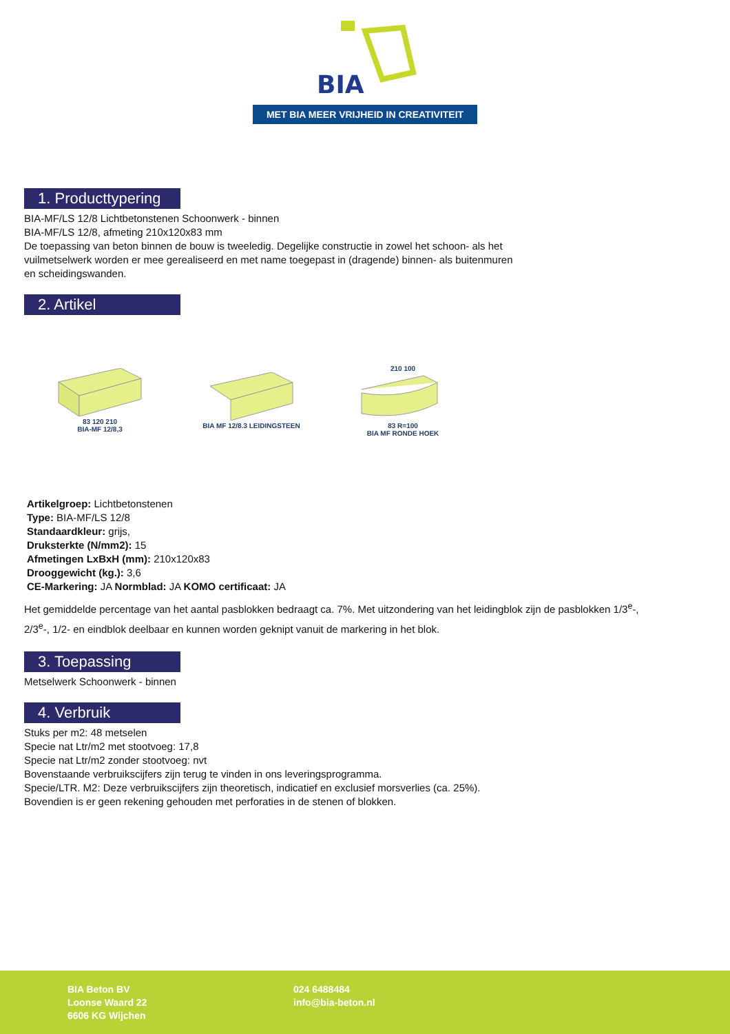BIA
MET BIA MEER VRIJHEID IN CREATIVITEIT
1. Producttypering
BIA-MF/LS 12/8 Lichtbetonstenen Schoonwerk - binnen
BIA-MF/LS 12/8, afmeting 210x120x83 mm
De toepassing van beton binnen de bouw is tweeledig. Degelijke constructie in zowel het schoon- als het
vuilmetselwerk worden er mee gerealiseerd en met name toegepast in (dragende) binnen- als buitenmuren
en scheidingswanden.
2. Artikel
83 120 210
BIA-MF 12/8,3
BIA MF 12/8.3 LEIDINGSTEEN
210 100
83 R=100
BIA MF RONDE HOEK
Artikelgroep: Lichtbetonstenen
Type: BIA-MF/LS 12/8
Standaardkleur: grijs,
Druksterkte (N/mm2): 15
Afmetingen LxBxH (mm): 210x120x83
Drooggewicht (kg.): 3,6
CE-Markering: JA Normblad: JA KOMO certificaat: JA
Het gemiddelde percentage van het aantal pasblokken bedraagt ca. 7%. Met uitzondering van het leidingblok zijn de pasblokken 1/3<sup>e</sup>-,
2/3<sup>e</sup>-, 1/2- en eindblok deelbaar en kunnen worden geknipt vanuit de markering in het blok.
3. Toepassing
Metselwerk Schoonwerk - binnen
4. Verbruik
Stuks per m2: 48 metselen
Specie nat Ltr/m2 met stootvoeg: 17,8
Specie nat Ltr/m2 zonder stootvoeg: nvt
Bovenstaande verbruikscijfers zijn terug te vinden in ons leveringsprogramma.
Specie/LTR. M2: Deze verbruikscijfers zijn theoretisch, indicatief en exclusief morsverlies (ca. 25%).
Bovendien is er geen rekening gehouden met perforaties in de stenen of blokken.
BIA Beton BV
Loonse Waard 22
6606 KG Wijchen
024 6488484
info@bia-beton.nl